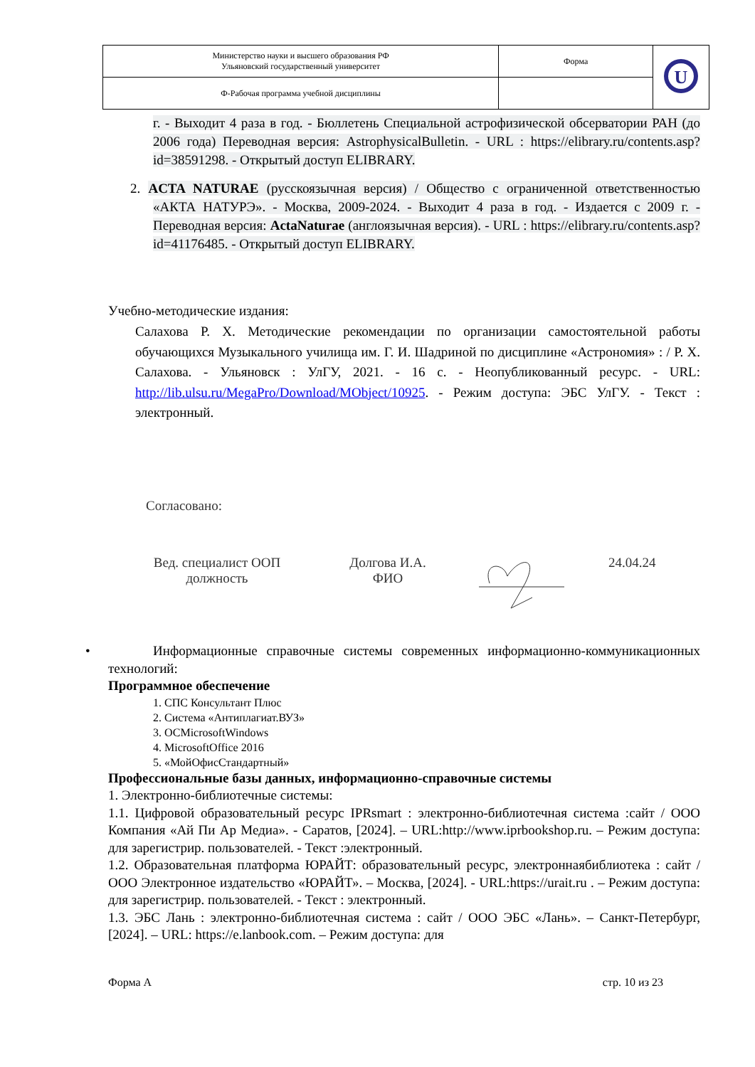| Министерство науки и высшего образования РФ Ульяновский государственный университет | Форма | U |
| Ф-Рабочая программа учебной дисциплины | | |
г. - Выходит 4 раза в год. - Бюллетень Специальной астрофизической обсерватории РАН (до 2006 года) Переводная версия: AstrophysicalBulletin. - URL : https://elibrary.ru/contents.asp?id=38591298. - Открытый доступ ELIBRARY.
2. ACTA NATURAE (русскоязычная версия) / Общество с ограниченной ответственностью «АКТА НАТУРЭ». - Москва, 2009-2024. - Выходит 4 раза в год. - Издается с 2009 г. - Переводная версия: ActaNaturae (англоязычная версия). - URL : https://elibrary.ru/contents.asp?id=41176485. - Открытый доступ ELIBRARY.
Учебно-методические издания:
Салахова Р. Х. Методические рекомендации по организации самостоятельной работы обучающихся Музыкального училища им. Г. И. Шадриной по дисциплине «Астрономия» : / Р. Х. Салахова. - Ульяновск : УлГУ, 2021. - 16 с. - Неопубликованный ресурс. - URL: http://lib.ulsu.ru/MegaPro/Download/MObject/10925. - Режим доступа: ЭБС УлГУ. - Текст : электронный.
Согласовано:
Вед. специалист ООП
должность
Долгова И.А.
ФИО
24.04.24
• Информационные справочные системы современных информационно-коммуникационных технологий:
Программное обеспечение
1. СПС Консультант Плюс
2. Система «Антиплагиат.ВУЗ»
3. ОСMicrosoftWindows
4. MicrosoftOffice 2016
5. «МойОфисСтандартный»
Профессиональные базы данных, информационно-справочные системы
1. Электронно-библиотечные системы:
1.1. Цифровой образовательный ресурс IPRsmart : электронно-библиотечная система :сайт / ООО Компания «Ай Пи Ар Медиа». - Саратов, [2024]. – URL:http://www.iprbookshop.ru. – Режим доступа: для зарегистрир. пользователей. - Текст :электронный.
1.2. Образовательная платформа ЮРАЙТ: образовательный ресурс, электроннаябиблиотека : сайт / ООО Электронное издательство «ЮРАЙТ». – Москва, [2024]. - URL:https://urait.ru . – Режим доступа: для зарегистрир. пользователей. - Текст : электронный.
1.3. ЭБС Лань : электронно-библиотечная система : сайт / ООО ЭБС «Лань». – Санкт-Петербург, [2024]. – URL: https://e.lanbook.com. – Режим доступа: для
Форма А стр. 10 из 23